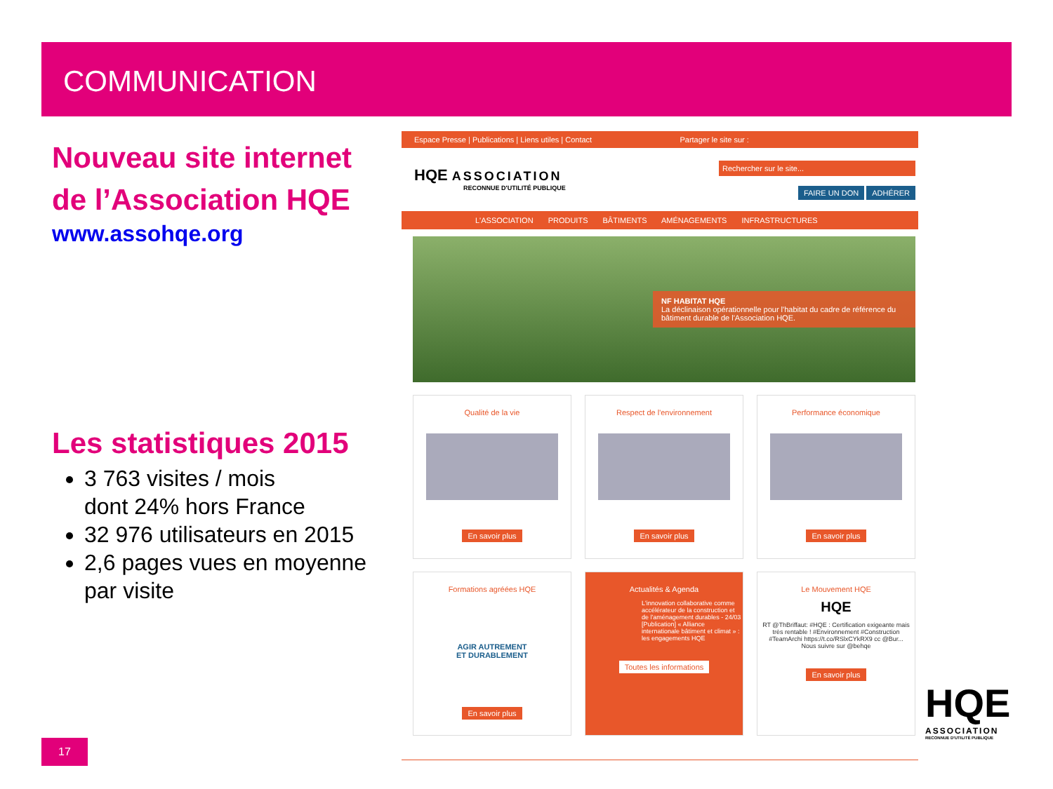COMMUNICATION
Nouveau site internet
de l’Association HQE
www.assohqe.org
Les statistiques 2015
3 763 visites / mois
dont 24% hors France
32 976 utilisateurs en 2015
2,6 pages vues en moyenne par visite
Espace Presse | Publications | Liens utiles | Contact Partager le site sur :
HQE ASSOCIATION
RECONNUE D'UTILITÉ PUBLIQUE
Rechercher sur le site...
FAIRE UN DON ADHÉRER
L'ASSOCIATION PRODUITS BÂTIMENTS AMÉNAGEMENTS INFRASTRUCTURES
NF HABITAT HQE
La déclinaison opérationnelle pour l'habitat du cadre de référence du bâtiment durable de l'Association HQE.
Qualité de la vie
En savoir plus
Respect de l'environnement
En savoir plus
Performance économique
En savoir plus
Formations agréées HQE
AGIR AUTREMENT
ET DURABLEMENT
En savoir plus
Actualités & Agenda
L'innovation collaborative comme accélérateur de la construction et de l'aménagement durables - 24/03
[Publication] « Alliance internationale bâtiment et climat » : les engagements HQE
Toutes les informations
Le Mouvement HQE
HQE
RT @ThBriffaut: #HQE : Certification exigeante mais très rentable ! #Environnement #Construction #TeamArchi https://t.co/RSlxCYkRX9 cc @Bur...
Nous suivre sur @behqe
En savoir plus
17
HQE
ASSOCIATION
RECONNUE D'UTILITÉ PUBLIQUE